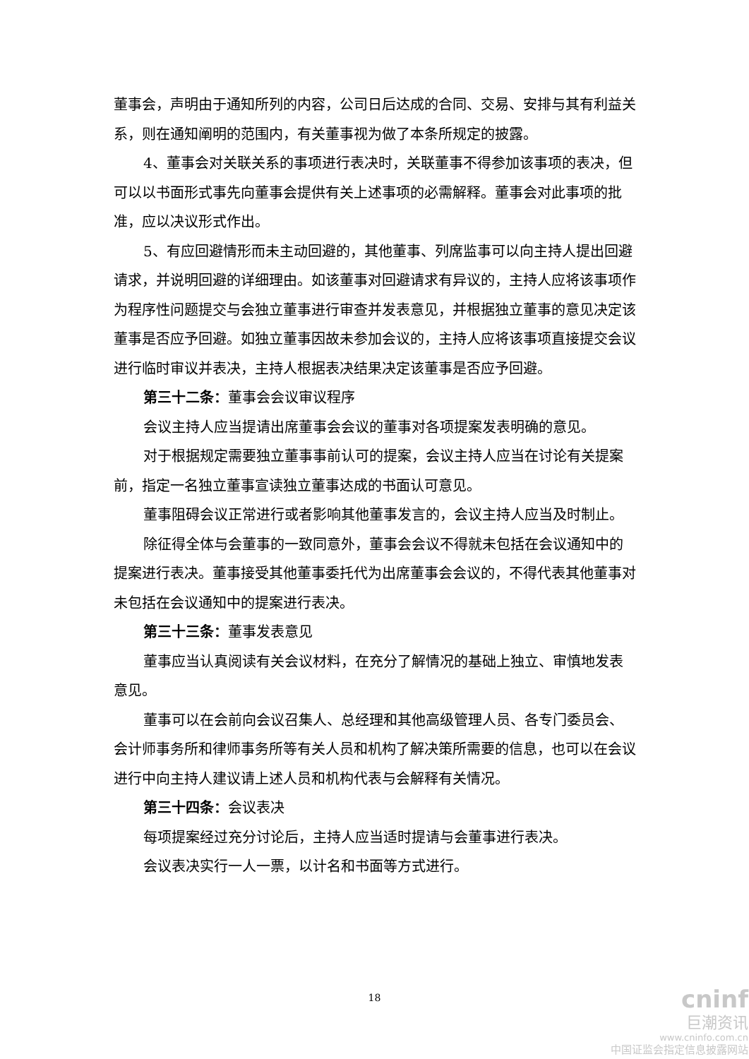董事会，声明由于通知所列的内容，公司日后达成的合同、交易、安排与其有利益关系，则在通知阐明的范围内，有关董事视为做了本条所规定的披露。
4、董事会对关联关系的事项进行表决时，关联董事不得参加该事项的表决，但可以以书面形式事先向董事会提供有关上述事项的必需解释。董事会对此事项的批准，应以决议形式作出。
5、有应回避情形而未主动回避的，其他董事、列席监事可以向主持人提出回避请求，并说明回避的详细理由。如该董事对回避请求有异议的，主持人应将该事项作为程序性问题提交与会独立董事进行审查并发表意见，并根据独立董事的意见决定该董事是否应予回避。如独立董事因故未参加会议的，主持人应将该事项直接提交会议进行临时审议并表决，主持人根据表决结果决定该董事是否应予回避。
第三十二条：董事会会议审议程序
会议主持人应当提请出席董事会会议的董事对各项提案发表明确的意见。
对于根据规定需要独立董事事前认可的提案，会议主持人应当在讨论有关提案前，指定一名独立董事宣读独立董事达成的书面认可意见。
董事阻碍会议正常进行或者影响其他董事发言的，会议主持人应当及时制止。
除征得全体与会董事的一致同意外，董事会会议不得就未包括在会议通知中的提案进行表决。董事接受其他董事委托代为出席董事会会议的，不得代表其他董事对未包括在会议通知中的提案进行表决。
第三十三条：董事发表意见
董事应当认真阅读有关会议材料，在充分了解情况的基础上独立、审慎地发表意见。
董事可以在会前向会议召集人、总经理和其他高级管理人员、各专门委员会、会计师事务所和律师事务所等有关人员和机构了解决策所需要的信息，也可以在会议进行中向主持人建议请上述人员和机构代表与会解释有关情况。
第三十四条：会议表决
每项提案经过充分讨论后，主持人应当适时提请与会董事进行表决。
会议表决实行一人一票，以计名和书面等方式进行。
18
cninf
巨潮资讯
www.cninfo.com.cn
中国证监会指定信息披露网站